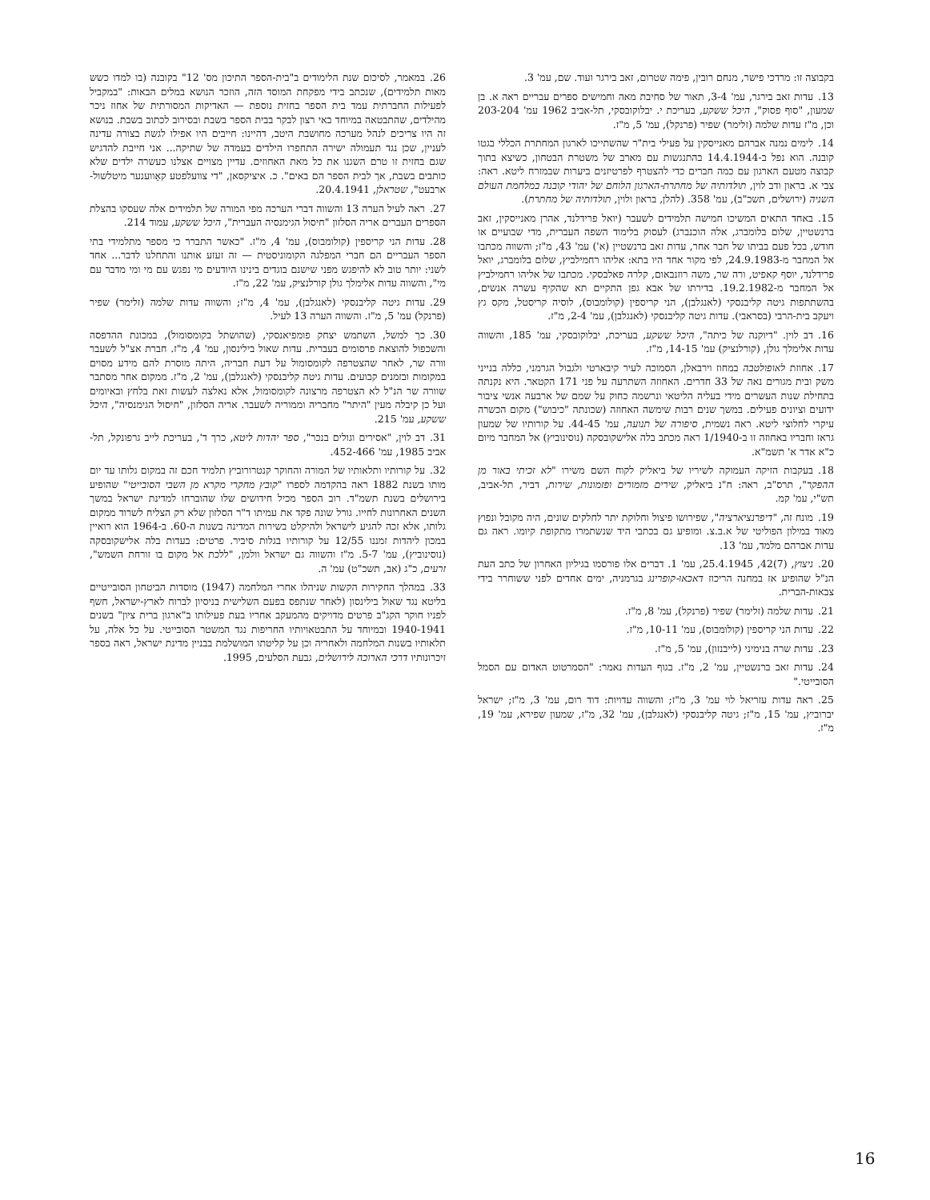בקבוצה זו: מרדכי פישר, מנחם רובין, פימה שטרום, זאב בירגר ועוד. שם, עמ' 3.
13. עדות זאב בירגר, עמ' 3-4, תאור של סחיבת מאה וחמישים ספרים עבריים ראה א. בן שמעון, "סוף פסוק", היכל ששקע, בעריכת י. יבלוקובסקי, תל-אביב 1962 עמ' 203-204 וכן, מ"ז עדות שלמה (זלימר) שפיר (פרנקל), עמ' 5, מ"ז.
14. לימים נמנה אברהם מאנייסקין על פעילי בית"ר שהשתייכו לארגון המחתרת הכללי בגטו קובנה. הוא נפל ב-14.4.1944 בהתנגשות עם מארב של משטרת הבטחון, כשיצא בתוך קבוצה מטעם הארגון עם כמה חברים כדי להצטרף לפרטיזנים ביערות שבמזרח ליטא. ראה: צבי א. בראון ודב לוין, תולדותיה של מחתרת-הארגון הלוחם של יהודי קובנה במלחמת העולם השניה (ירושלים, תשכ"ב), עמ' 358. (להלן, בראון ולוין, תולדותיה של מחתרת).
15. באחד התאים המשיכו חמישה תלמידים לשעבר (יואל פרידלנד, אהרן מאנייסקין, זאב ברנשטיין, שלום בלומברג, אלה הוכנברג) לעסוק בלימוד השפה העברית, מדי שבועיים או חודש, בכל פעם בביתו של חבר אחר, עדות זאב ברנשטיין (א') עמ' 43, מ"ז; והשווה מכתבו אל המחבר מ-24.9.1983, לפי מקור אחד היו בתא: אליהו רחמילביץ, שלום בלומברג, יואל פרידלנד, יוסף קאפיט, ורה שר, משה רוזנבאום, קלרה פאלבסקי. מכתבו של אליהו רחמילביץ אל המחבר מ-19.2.1982. בדירתו של אבא גפן התקיים תא שהקיף עשרה אנשים, בהשתתפות גיטה קליבנסקי (לאנגלבן), הני קריספין (קולומבוס), לוסיה קריסטל, מקס גץ ויעקב בית-הרבי (בסראבי). עדות גיטה קליבנסקי (לאנגלבן), עמ' 2-4, מ"ז.
16. דב לוין. "דיוקנה של כיתה", היכל ששקע, בעריכת, יבלוקובסקי, עמ' 185, והשווה עדות אלימלך גולן, (קורלנציק) עמ' 14-15, מ"ז.
17. אחוזת לאופולטבה במחוז וירבאלן, הסמוכה לעיר קיבארטי ולגבול הגרמני, כללה בנייני משק ובית מגורים נאה של 33 חדרים. האחוזה השתרעה על פני 171 הקטאר. היא נקנתה בתחילת שנות העשרים מידי בעליה הליטאי ונרשמה כחוק על שמם של ארבעה אנשי ציבור ידועים וציונים פעילים. במשך שנים רבות שימשה האחוזה (שכונתה "כיבוש") מקום הכשרה עיקרי לחלוצי ליטא. ראה נשמית, סיפורה של תנועה, עמ' 44-45. על קורותיו של שמעון גראז וחבריו באחוזה זו ב-1/1940 ראה מכתב בלה אלישקובסקה (נוסינוביץ) אל המחבר מיום כ"א אדר א' תשמ"א.
18. בעקבות הזיקה העמוקה לשיריו של ביאליק לקוח השם משירו "לא זכיתי באור מן ההפקר", תרס"ב, ראה: ח"נ ביאליק, שירים מזמורים ופזמונות, שירות, דביר, תל-אביב, תש"י, עמ' קמ.
19. מונח זה, "דיפרנציארציה", שפירושו פיצול וחלוקת יתר לחלקים שונים, היה מקובל ונפוץ מאוד במילון הפוליטי של א.ב.צ. ומופיע גם בכתבי היד שנשתמרו מתקופת קיומו. ראה גם עדות אברהם מלמד, עמ' 13.
20. ניצוץ, (7)42, 25.4.1945, עמ' 1. דברים אלו פורסמו בגיליון האחרון של כתב העת הנ"ל שהופיע אז במחנה הריכוז דאכאו-קופרינג בגרמניה, ימים אחדים לפני ששוחרר בידי צבאות-הברית.
21. עדות שלמה (זלימר) שפיר (פרנקל), עמ' 8, מ"ז.
22. עדות הני קריספין (קולומבוס), עמ' 10-11, מ"ז.
23. עדות שרה בנימיני (לייבנזון), עמ' 5, מ"ז.
24. עדות זאב ברנשטיין, עמ' 2, מ"ז. בגוף העדות נאמר: "הסמרטוט האדום עם הסמל הסובייטי."
25. ראה עדות עזריאל לוי עמ' 3, מ"ז; והשווה עדויות: דוד רום, עמ' 3, מ"ז; ישראל יברוביץ, עמ' 15, מ"ז; גיטה קליבנסקי (לאנגלבן), עמ' 32, מ"ז, שמעון שפירא, עמ' 19, מ"ז.
26. במאמר, לסיכום שנת הלימודים ב"בית-הספר התיכון מס' 12" בקובנה (בו למדו כשש מאות תלמידים), שנכתב בידי מפקחת המוסד הזה, הוזכר הנושא במלים הבאות: "במקביל לפעילות החברתית עמד בית הספר בחזית נוספת — האדיקות המסורתית של אחוז ניכר מהילדים, שהתבטאה במיוחד באי רצון לבקר בבית הספר בשבת ובסירוב לכתוב בשבת. בנושא זה היו צריכים לנהל מערכה מחושבת היטב, דהיינו: חייבים היו אפילו לגשת בצורה עדינה לעניין, שכן נגד תעמולה ישירה התחפרו הילדים בעמדה של שתיקה... אני חייבת להדגיש שגם בחזית זו טרם השגנו את כל מאת האחוזים. עדיין מצויים אצלנו כעשרה ילדים שלא כותבים בשבת, אך לבית הספר הם באים". כ. איציקסאן, "די צוועלפטע קאָווענער מיטלשול-ארבעט", שטראלן, 20.4.1941.
27. ראה לעיל הערה 13 והשווה דברי הערכה מפי המורה של תלמידים אלה שעסקו בהצלת הספרים העברים אריה הסלזון "חיסול הגימנסיה העברית", היכל ששקע, עמוד 214.
28. עדות הני קריספין (קולומבוס), עמ' 4, מ"ז. "כאשר התברר כי מספר מתלמידי בתי הספר העבריים הם חברי המפלגה הקומוניסטית — זה זעזע אותנו והתחלנו לדבר... אחד לשני: יותר טוב לא להיפגש מפני שישנם בוגדים בינינו היודעים מי נפגש עם מי ומי מדבר עם מי", והשווה עדות אלימלך גולן קורלנציק, עמ' 22, מ"ז.
29. עדות גיטה קליבנסקי (לאנגלבן), עמ' 4, מ"ז; והשווה עדות שלמה (זלימר) שפיר (פרנקל) עמ' 5, מ"ז. והשווה הערה 13 לעיל.
30. כך למשל, השתמש יצחק פומפיאנסקי, (שהושתל בקומסומול), במכונת ההדפסה והשכפול להוצאת פרסומים בעברית. עדות שאול בילינסון, עמ' 4, מ"ז. חברת אצ"ל לשעבר וורה שר, לאחר שהצטרפה לקומסומול על דעת חבריה, היתה מוסרת להם מידע מסוים במקומות ובזמנים קבועים. עדות גיטה קליבנסקי (לאנגלבן), עמ' 2, מ"ז. ממקום אחר מסתבר שוורה שר הנ"ל לא הצטרפה מרצונה לקומסומול, אלא נאלצה לעשות זאת בלחץ ובאיומים ועל כן קיבלה מעין "היתר" מחבריה וממוריה לשעבר. אריה הסלזון, "חיסול הגימנסיה", היכל ששקע, עמ' 215.
31. דב לוין, "אסירים וגולים בנכר", ספר יהדות ליטא, כרך ד', בעריכת לייב גרפונקל, תל-אביב 1985, עמ' 452-466.
32. על קורותיו ותלאותיו של המורה והחוקר קנטרורוביץ תלמיד חכם זה במקום גלותו עד יום מותו בשנת 1882 ראה בהקדמה לספרו "קובץ מחקרי מקרא מן השבי הסובייטי" שהופיע בירושלים בשנת תשמ"ד. רוב הספר מכיל חידושים שלו שהוברחו למדינת ישראל במשך השנים האחרונות לחייו. גורל שונה פקד את עמיתו ד"ר הסלזון שלא רק הצליח לשרוד ממקום גלותו, אלא זכה להגיע לישראל ולהיקלט בשירות המדינה בשנות ה-60. ב-1964 הוא רואיין במכון ליהדות זמננו 12/55 על קורותיו בגלות סיביר. פרטים: בעדות בלה אלישקובסקה (נוסינוביץ), עמ' 5-7. מ"ז והשווה גם ישראל וולמן, "ללכת אל מקום בו זורחת השמש", זרעים, כ"ג (אב, תשכ"ט) עמ' ה.
33. במהלך החקירות הקשות שניהלו אחרי המלחמה (1947) מוסדות הביטחון הסובייטיים בליטא נגד שאול בילינסון (לאחר שנתפס בפעם השלישית בניסיון לברוח לארץ-ישראל, חשף לפניו חוקר הקג"ב פרטים מדויקים מהמעקב אחריו בעת פעילותו ב"ארגון ברית ציון" בשנים 1940-1941 ובמיוחד על התבטאויותיו החריפות נגד המשטר הסובייטי. על כל אלה, על תלאותיו בשנות המלחמה ולאחריה וכן על קליטתו המושלמת בבניין מדינת ישראל, ראה בספר זיכרונותיו דרכי הארוכה לירושלים, גבעת הסלעים, 1995.
16